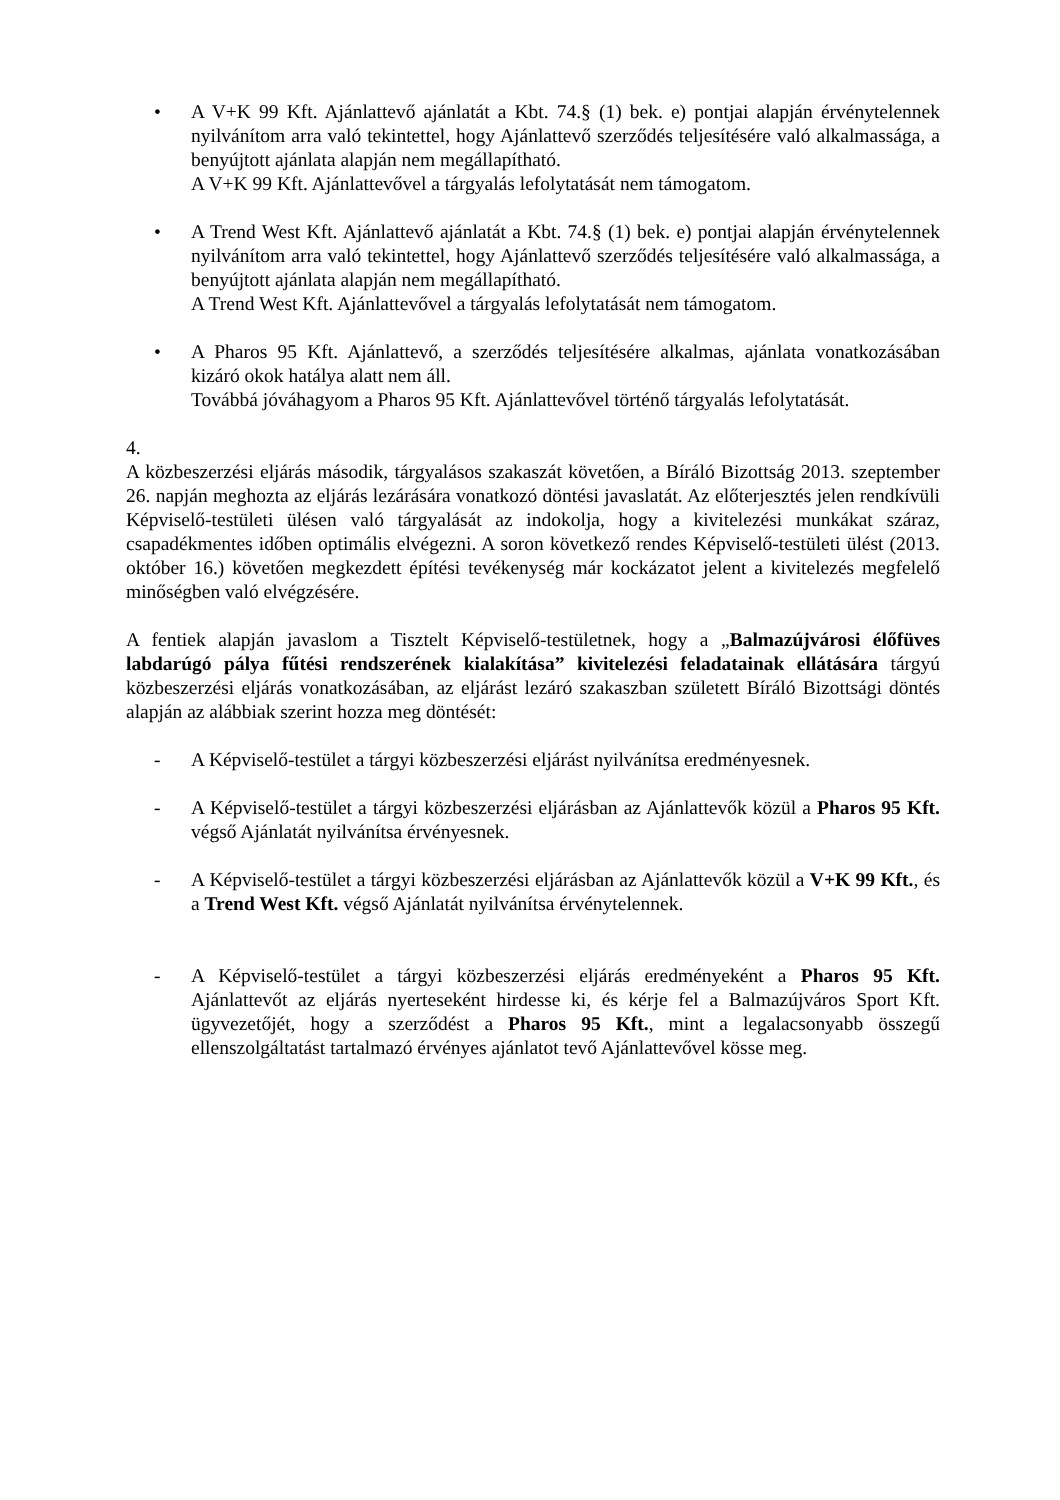• A V+K 99 Kft. Ajánlattevő ajánlatát a Kbt. 74.§ (1) bek. e) pontjai alapján érvénytelennek nyilvánítom arra való tekintettel, hogy Ajánlattevő szerződés teljesítésére való alkalmassága, a benyújtott ajánlata alapján nem megállapítható.
A V+K 99 Kft. Ajánlattevővel a tárgyalás lefolytatását nem támogatom.
• A Trend West Kft. Ajánlattevő ajánlatát a Kbt. 74.§ (1) bek. e) pontjai alapján érvénytelennek nyilvánítom arra való tekintettel, hogy Ajánlattevő szerződés teljesítésére való alkalmassága, a benyújtott ajánlata alapján nem megállapítható.
A Trend West Kft. Ajánlattevővel a tárgyalás lefolytatását nem támogatom.
• A Pharos 95 Kft. Ajánlattevő, a szerződés teljesítésére alkalmas, ajánlata vonatkozásában kizáró okok hatálya alatt nem áll.
Továbbá jóváhagyom a Pharos 95 Kft. Ajánlattevővel történő tárgyalás lefolytatását.
4.
A közbeszerzési eljárás második, tárgyalásos szakaszát követően, a Bíráló Bizottság 2013. szeptember 26. napján meghozta az eljárás lezárására vonatkozó döntési javaslatát. Az előterjesztés jelen rendkívüli Képviselő-testületi ülésen való tárgyalását az indokolja, hogy a kivitelezési munkákat száraz, csapadékmentes időben optimális elvégezni. A soron következő rendes Képviselő-testületi ülést (2013. október 16.) követően megkezdett építési tevékenység már kockázatot jelent a kivitelezés megfelelő minőségben való elvégzésére.
A fentiek alapján javaslom a Tisztelt Képviselő-testületnek, hogy a „Balmazújvárosi élőfüves labdarúgó pálya fűtési rendszerének kialakítása” kivitelezési feladatainak ellátására tárgyú közbeszerzési eljárás vonatkozásában, az eljárást lezáró szakaszban született Bíráló Bizottsági döntés alapján az alábbiak szerint hozza meg döntését:
- A Képviselő-testület a tárgyi közbeszerzési eljárást nyilvánítsa eredményesnek.
- A Képviselő-testület a tárgyi közbeszerzési eljárásban az Ajánlattevők közül a Pharos 95 Kft. végső Ajánlatát nyilvánítsa érvényesnek.
- A Képviselő-testület a tárgyi közbeszerzési eljárásban az Ajánlattevők közül a V+K 99 Kft., és a Trend West Kft. végső Ajánlatát nyilvánítsa érvénytelennek.
- A Képviselő-testület a tárgyi közbeszerzési eljárás eredményeként a Pharos 95 Kft. Ajánlattevőt az eljárás nyerteseként hirdesse ki, és kérje fel a Balmazújváros Sport Kft. ügyvezetőjét, hogy a szerződést a Pharos 95 Kft., mint a legalacsonyabb összegű ellenszolgáltatást tartalmazó érvényes ajánlatot tevő Ajánlattevővel kösse meg.